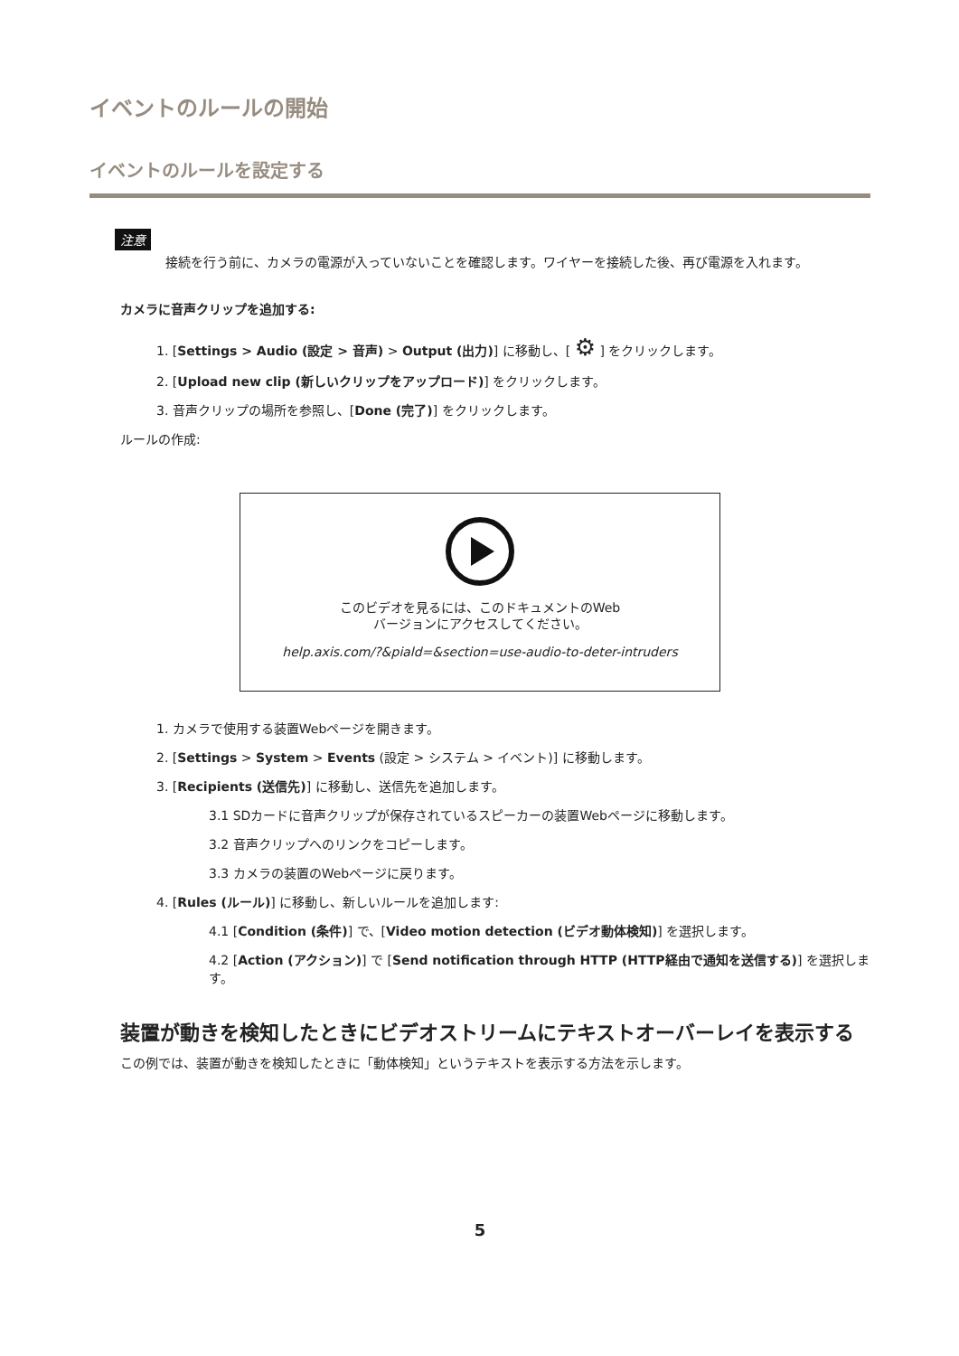イベントのルールの開始
イベントのルールを設定する
注意
接続を行う前に、カメラの電源が入っていないことを確認します。ワイヤーを接続した後、再び電源を入れます。
カメラに音声クリップを追加する:
1. [Settings > Audio (設定 > 音声) > Output (出力)] に移動し、[ ⚙ ] をクリックします。
2. [Upload new clip (新しいクリップをアップロード)] をクリックします。
3. 音声クリップの場所を参照し、[Done (完了)] をクリックします。
ルールの作成:
このビデオを見るには、このドキュメントのWeb
バージョンにアクセスしてください。
help.axis.com/?&piald=&section=use-audio-to-deter-intruders
1. カメラで使用する装置Webページを開きます。
2. [Settings > System > Events (設定 > システム > イベント)] に移動します。
3. [Recipients (送信先)] に移動し、送信先を追加します。
3.1 SDカードに音声クリップが保存されているスピーカーの装置Webページに移動します。
3.2 音声クリップへのリンクをコピーします。
3.3 カメラの装置のWebページに戻ります。
4. [Rules (ルール)] に移動し、新しいルールを追加します:
4.1 [Condition (条件)] で、[Video motion detection (ビデオ動体検知)] を選択します。
4.2 [Action (アクション)] で [Send notification through HTTP (HTTP経由で通知を送信する)] を選択します。
装置が動きを検知したときにビデオストリームにテキストオーバーレイを表示する
この例では、装置が動きを検知したときに「動体検知」というテキストを表示する方法を示します。
5